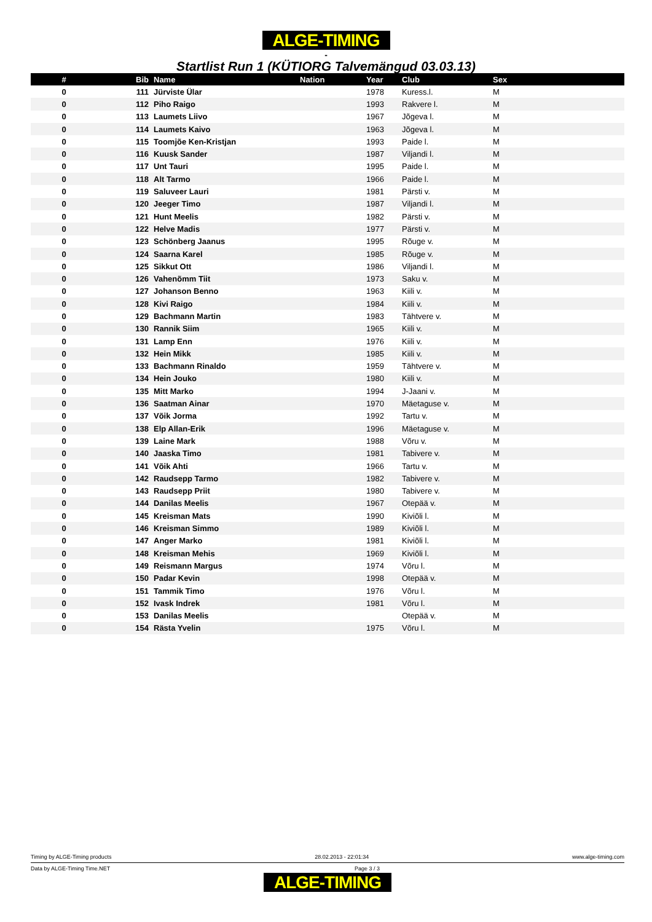ALGE-TIMING
-
Startlist Run 1 (KÜTIORG Talvemängud 03.03.13)
| # | Bib | Name | Nation | Year | Club | Sex |
| --- | --- | --- | --- | --- | --- | --- |
| 0 | 111 | Jürviste Ülar | | 1978 | Kuress.l. | M |
| 0 | 112 | Piho Raigo | | 1993 | Rakvere l. | M |
| 0 | 113 | Laumets Liivo | | 1967 | Jõgeva l. | M |
| 0 | 114 | Laumets Kaivo | | 1963 | Jõgeva l. | M |
| 0 | 115 | Toomjõe Ken-Kristjan | | 1993 | Paide l. | M |
| 0 | 116 | Kuusk Sander | | 1987 | Viljandi l. | M |
| 0 | 117 | Unt Tauri | | 1995 | Paide l. | M |
| 0 | 118 | Alt Tarmo | | 1966 | Paide l. | M |
| 0 | 119 | Saluveer Lauri | | 1981 | Pärsti v. | M |
| 0 | 120 | Jeeger Timo | | 1987 | Viljandi l. | M |
| 0 | 121 | Hunt Meelis | | 1982 | Pärsti v. | M |
| 0 | 122 | Helve Madis | | 1977 | Pärsti v. | M |
| 0 | 123 | Schönberg Jaanus | | 1995 | Rõuge v. | M |
| 0 | 124 | Saarna Karel | | 1985 | Rõuge v. | M |
| 0 | 125 | Sikkut Ott | | 1986 | Viljandi l. | M |
| 0 | 126 | Vahenõmm Tiit | | 1973 | Saku v. | M |
| 0 | 127 | Johanson Benno | | 1963 | Kiili v. | M |
| 0 | 128 | Kivi Raigo | | 1984 | Kiili v. | M |
| 0 | 129 | Bachmann Martin | | 1983 | Tähtvere v. | M |
| 0 | 130 | Rannik Siim | | 1965 | Kiili v. | M |
| 0 | 131 | Lamp Enn | | 1976 | Kiili v. | M |
| 0 | 132 | Hein Mikk | | 1985 | Kiili v. | M |
| 0 | 133 | Bachmann Rinaldo | | 1959 | Tähtvere v. | M |
| 0 | 134 | Hein Jouko | | 1980 | Kiili v. | M |
| 0 | 135 | Mitt Marko | | 1994 | J-Jaani v. | M |
| 0 | 136 | Saatman Ainar | | 1970 | Mäetaguse v. | M |
| 0 | 137 | Võik Jorma | | 1992 | Tartu v. | M |
| 0 | 138 | Elp Allan-Erik | | 1996 | Mäetaguse v. | M |
| 0 | 139 | Laine Mark | | 1988 | Võru v. | M |
| 0 | 140 | Jaaska Timo | | 1981 | Tabivere v. | M |
| 0 | 141 | Võik Ahti | | 1966 | Tartu v. | M |
| 0 | 142 | Raudsepp Tarmo | | 1982 | Tabivere v. | M |
| 0 | 143 | Raudsepp Priit | | 1980 | Tabivere v. | M |
| 0 | 144 | Danilas Meelis | | 1967 | Otepää v. | M |
| 0 | 145 | Kreisman Mats | | 1990 | Kiviõli l. | M |
| 0 | 146 | Kreisman Simmo | | 1989 | Kiviõli l. | M |
| 0 | 147 | Anger Marko | | 1981 | Kiviõli l. | M |
| 0 | 148 | Kreisman Mehis | | 1969 | Kiviõli l. | M |
| 0 | 149 | Reismann Margus | | 1974 | Võru l. | M |
| 0 | 150 | Padar Kevin | | 1998 | Otepää v. | M |
| 0 | 151 | Tammik Timo | | 1976 | Võru l. | M |
| 0 | 152 | Ivask Indrek | | 1981 | Võru l. | M |
| 0 | 153 | Danilas Meelis | | | Otepää v. | M |
| 0 | 154 | Rästa Yvelin | | 1975 | Võru l. | M |
Timing by ALGE-Timing products 28.02.2013 - 22:01:34 www.alge-timing.com
Data by ALGE-Timing Time.NET Page 3 / 3
ALGE-TIMING